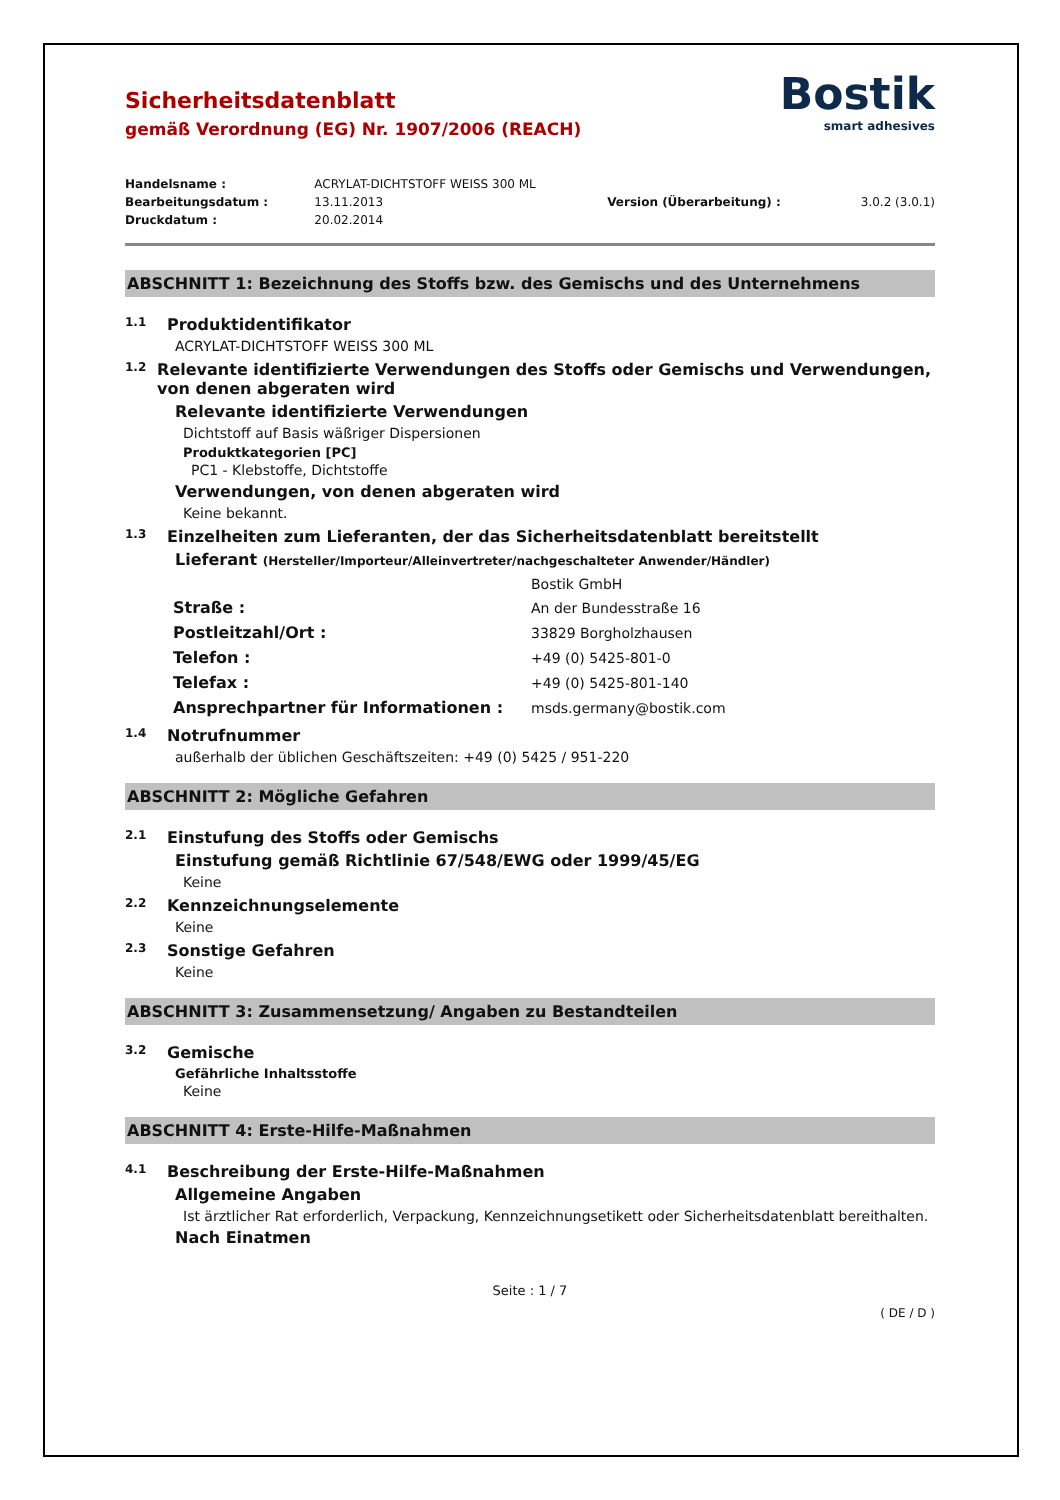Bostik
smart adhesives
Sicherheitsdatenblatt
gemäß Verordnung (EG) Nr. 1907/2006 (REACH)
| Handelsname : | ACRYLAT-DICHTSTOFF WEISS 300 ML | | |
| Bearbeitungsdatum : | 13.11.2013 | Version (Überarbeitung) : | 3.0.2 (3.0.1) |
| Druckdatum : | 20.02.2014 | | |
ABSCHNITT 1: Bezeichnung des Stoffs bzw. des Gemischs und des Unternehmens
1.1 Produktidentifikator
ACRYLAT-DICHTSTOFF WEISS 300 ML
1.2 Relevante identifizierte Verwendungen des Stoffs oder Gemischs und Verwendungen, von denen abgeraten wird
Relevante identifizierte Verwendungen
Dichtstoff auf Basis wäßriger Dispersionen
Produktkategorien [PC]
PC1 - Klebstoffe, Dichtstoffe
Verwendungen, von denen abgeraten wird
Keine bekannt.
1.3 Einzelheiten zum Lieferanten, der das Sicherheitsdatenblatt bereitstellt
Lieferant (Hersteller/Importeur/Alleinvertreter/nachgeschalteter Anwender/Händler)
| | Bostik GmbH |
| Straße : | An der Bundesstraße 16 |
| Postleitzahl/Ort : | 33829 Borgholzhausen |
| Telefon : | +49 (0) 5425-801-0 |
| Telefax : | +49 (0) 5425-801-140 |
| Ansprechpartner für Informationen : | msds.germany@bostik.com |
1.4 Notrufnummer
außerhalb der üblichen Geschäftszeiten: +49 (0) 5425 / 951-220
ABSCHNITT 2: Mögliche Gefahren
2.1 Einstufung des Stoffs oder Gemischs
Einstufung gemäß Richtlinie 67/548/EWG oder 1999/45/EG
Keine
2.2 Kennzeichnungselemente
Keine
2.3 Sonstige Gefahren
Keine
ABSCHNITT 3: Zusammensetzung/ Angaben zu Bestandteilen
3.2 Gemische
Gefährliche Inhaltsstoffe
Keine
ABSCHNITT 4: Erste-Hilfe-Maßnahmen
4.1 Beschreibung der Erste-Hilfe-Maßnahmen
Allgemeine Angaben
Ist ärztlicher Rat erforderlich, Verpackung, Kennzeichnungsetikett oder Sicherheitsdatenblatt bereithalten.
Nach Einatmen
Seite : 1 / 7
( DE / D )